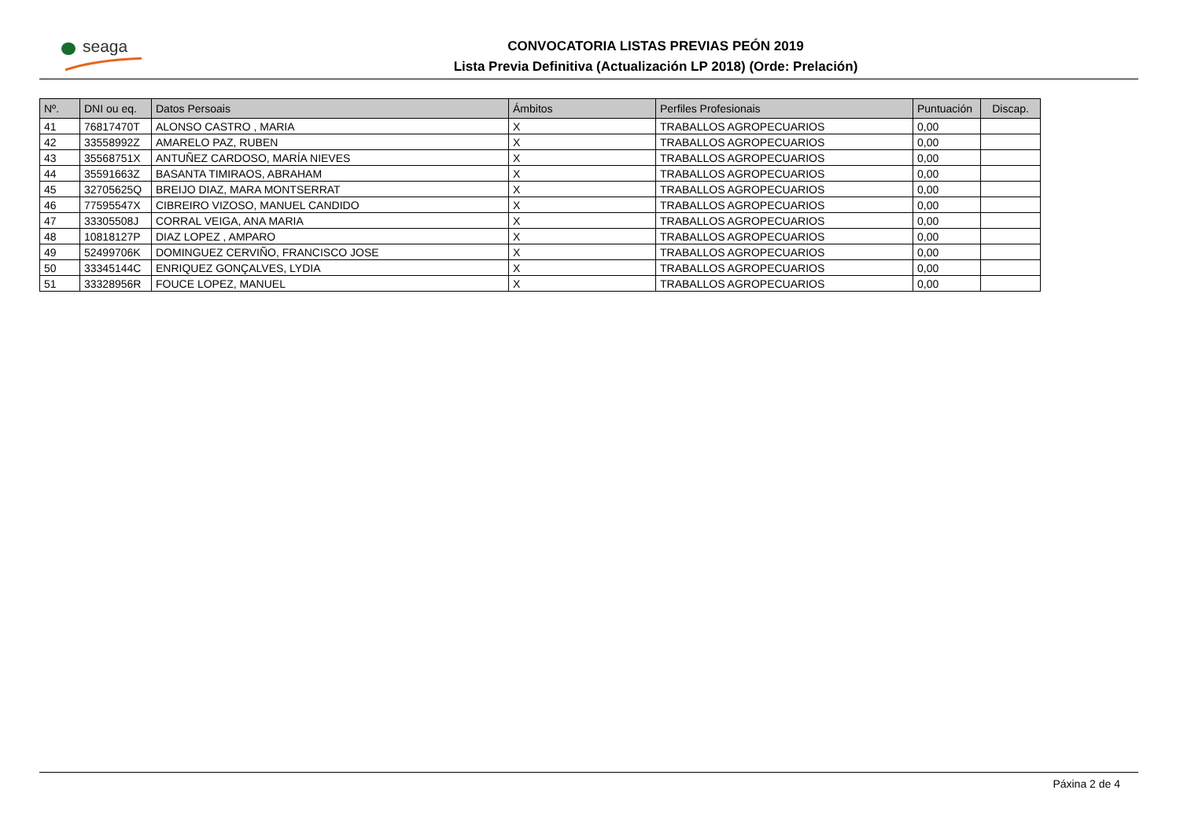seaga
CONVOCATORIA LISTAS PREVIAS PEÓN 2019
Lista Previa Definitiva (Actualización LP 2018) (Orde: Prelación)
| Nº. | DNI ou eq. | Datos Persoais | Ámbitos | Perfiles Profesionais | Puntuación | Discap. |
| --- | --- | --- | --- | --- | --- | --- |
| 41 | 76817470T | ALONSO CASTRO , MARIA | X | TRABALLOS AGROPECUARIOS | 0,00 | |
| 42 | 33558992Z | AMARELO PAZ, RUBEN | X | TRABALLOS AGROPECUARIOS | 0,00 | |
| 43 | 35568751X | ANTUÑEZ CARDOSO, MARÍA NIEVES | X | TRABALLOS AGROPECUARIOS | 0,00 | |
| 44 | 35591663Z | BASANTA TIMIRAOS, ABRAHAM | X | TRABALLOS AGROPECUARIOS | 0,00 | |
| 45 | 32705625Q | BREIJO DIAZ, MARA MONTSERRAT | X | TRABALLOS AGROPECUARIOS | 0,00 | |
| 46 | 77595547X | CIBREIRO VIZOSO, MANUEL CANDIDO | X | TRABALLOS AGROPECUARIOS | 0,00 | |
| 47 | 33305508J | CORRAL VEIGA, ANA MARIA | X | TRABALLOS AGROPECUARIOS | 0,00 | |
| 48 | 10818127P | DIAZ LOPEZ , AMPARO | X | TRABALLOS AGROPECUARIOS | 0,00 | |
| 49 | 52499706K | DOMINGUEZ CERVIÑO, FRANCISCO JOSE | X | TRABALLOS AGROPECUARIOS | 0,00 | |
| 50 | 33345144C | ENRIQUEZ GONÇALVES, LYDIA | X | TRABALLOS AGROPECUARIOS | 0,00 | |
| 51 | 33328956R | FOUCE LOPEZ, MANUEL | X | TRABALLOS AGROPECUARIOS | 0,00 | |
Páxina 2 de 4